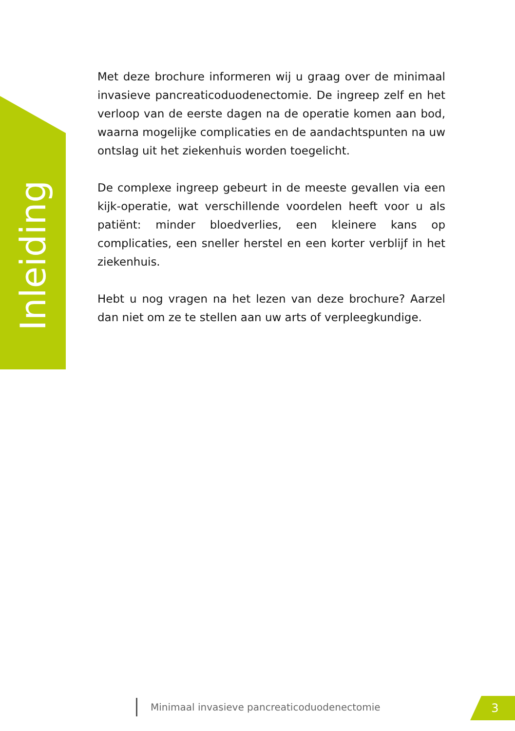Inleiding
Met deze brochure informeren wij u graag over de minimaal invasieve pancreaticoduodenectomie. De ingreep zelf en het verloop van de eerste dagen na de operatie komen aan bod, waarna mogelijke complicaties en de aandachtspunten na uw ontslag uit het ziekenhuis worden toegelicht.
De complexe ingreep gebeurt in de meeste gevallen via een kijk-operatie, wat verschillende voordelen heeft voor u als patiënt: minder bloedverlies, een kleinere kans op complicaties, een sneller herstel en een korter verblijf in het ziekenhuis.
Hebt u nog vragen na het lezen van deze brochure? Aarzel dan niet om ze te stellen aan uw arts of verpleegkundige.
Minimaal invasieve pancreaticoduodenectomie
3